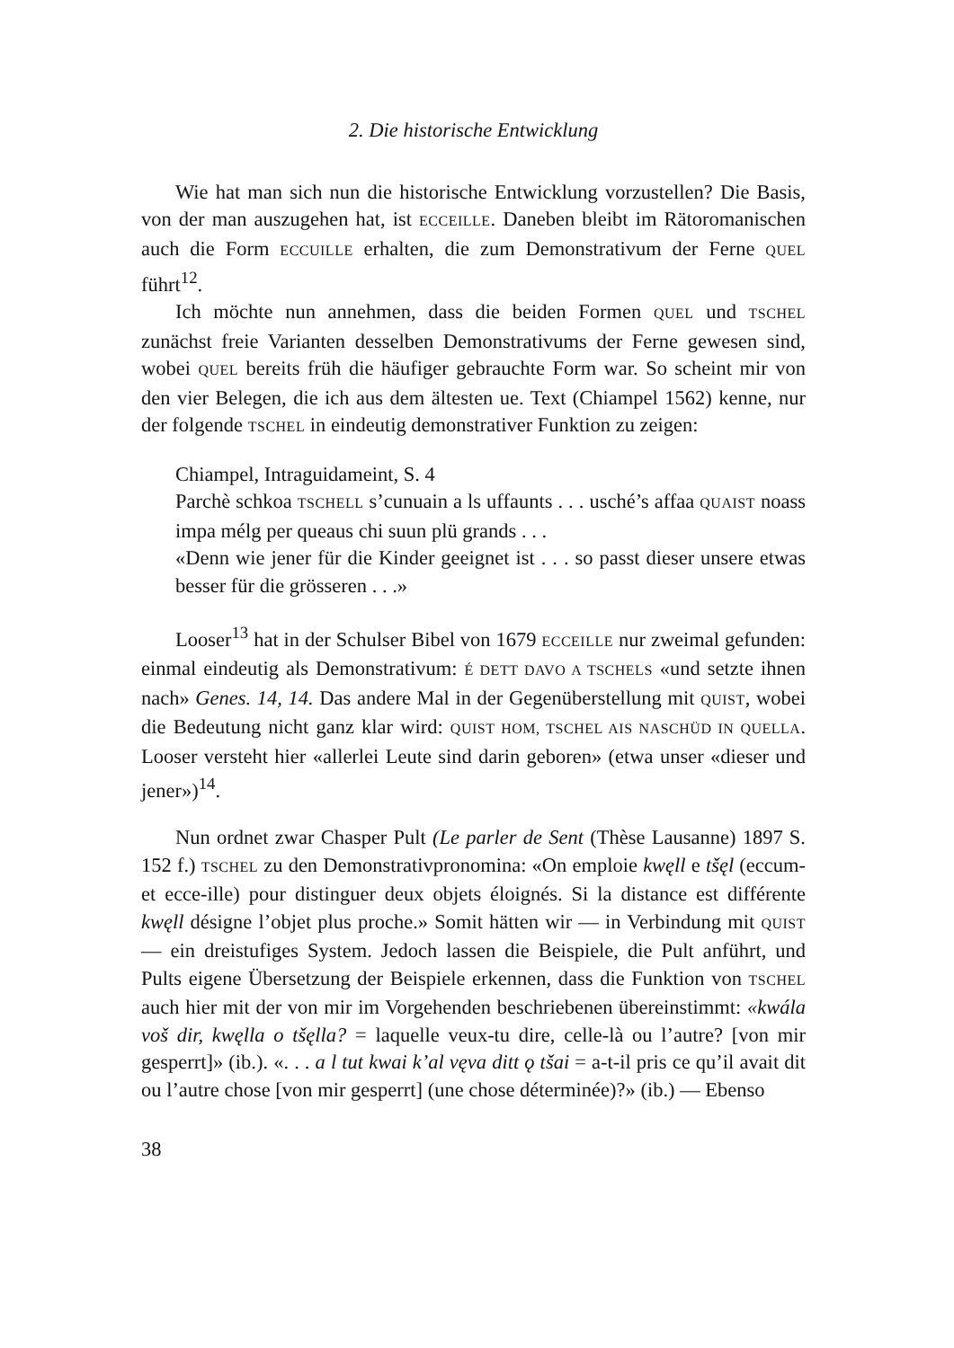2. Die historische Entwicklung
Wie hat man sich nun die historische Entwicklung vorzustellen? Die Basis, von der man auszugehen hat, ist ECCEILLE. Daneben bleibt im Rätoromanischen auch die Form ECCUILLE erhalten, die zum Demonstrativum der Ferne QUEL führt<sup>12</sup>.
Ich möchte nun annehmen, dass die beiden Formen QUEL und TSCHEL zunächst freie Varianten desselben Demonstrativums der Ferne gewesen sind, wobei QUEL bereits früh die häufiger gebrauchte Form war. So scheint mir von den vier Belegen, die ich aus dem ältesten ue. Text (Chiampel 1562) kenne, nur der folgende TSCHEL in eindeutig demonstrativer Funktion zu zeigen:
Chiampel, Intraguidameint, S. 4
Parchè schkoa TSCHELL s’cunuain a ls uffaunts . . . usché’s affaa QUAIST noass impa mélg per queaus chi suun plü grands . . .
«Denn wie jener für die Kinder geeignet ist . . . so passt dieser unsere etwas besser für die grösseren . . .»
Looser<sup>13</sup> hat in der Schulser Bibel von 1679 ECCEILLE nur zweimal gefunden: einmal eindeutig als Demonstrativum: É DETT DAVO A TSCHELS «und setzte ihnen nach» Genes. 14, 14. Das andere Mal in der Gegenüberstellung mit QUIST, wobei die Bedeutung nicht ganz klar wird: QUIST HOM, TSCHEL AIS NASCHÜD IN QUELLA. Looser versteht hier «allerlei Leute sind darin geboren» (etwa unser «dieser und jener»)<sup>14</sup>.
Nun ordnet zwar Chasper Pult (Le parler de Sent (Thèse Lausanne) 1897 S. 152 f.) TSCHEL zu den Demonstrativpronomina: «On emploie kwęll e tšęl (eccum- et ecce-ille) pour distinguer deux objets éloignés. Si la distance est différente kwęll désigne l’objet plus proche.» Somit hätten wir — in Verbindung mit QUIST — ein dreistufiges System. Jedoch lassen die Beispiele, die Pult anführt, und Pults eigene Übersetzung der Beispiele erkennen, dass die Funktion von TSCHEL auch hier mit der von mir im Vorgehenden beschriebenen übereinstimmt: «kwála voš dir, kwęlla o tšęlla? = laquelle veux-tu dire, celle-là ou l’autre? [von mir gesperrt]» (ib.). «. . . a l tut kwai k’al vęva ditt ǫ tšai = a-t-il pris ce qu’il avait dit ou l’autre chose [von mir gesperrt] (une chose déterminée)?» (ib.) — Ebenso
38